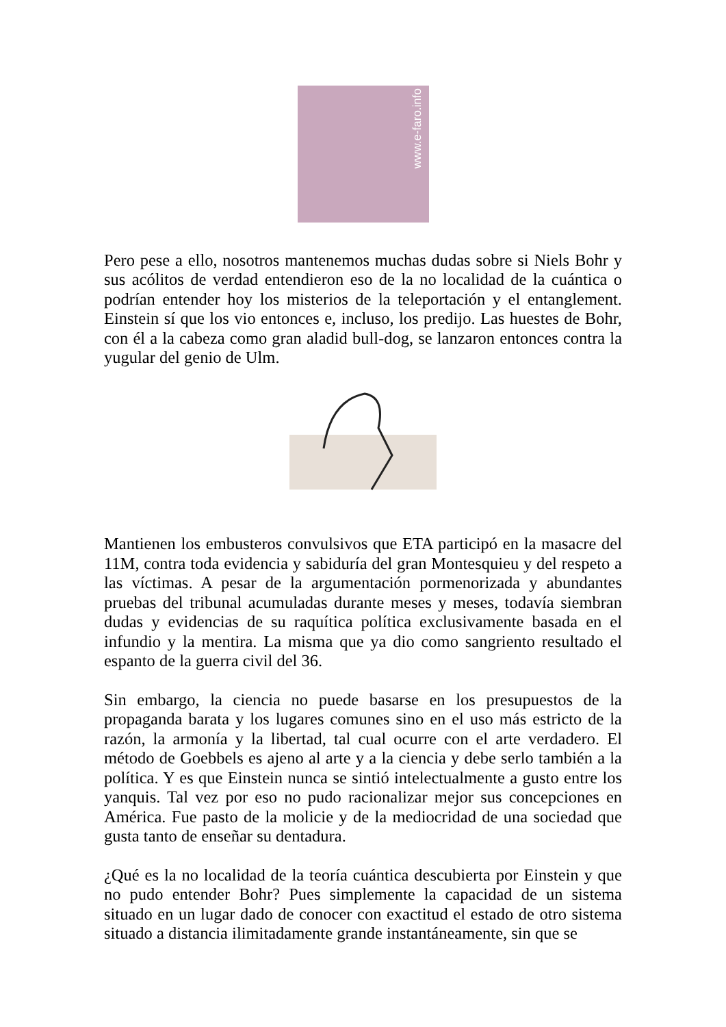www.e-faro.info
Pero pese a ello, nosotros mantenemos muchas dudas sobre si Niels Bohr y sus acólitos de verdad entendieron eso de la no localidad de la cuántica o podrían entender hoy los misterios de la teleportación y el entanglement. Einstein sí que los vio entonces e, incluso, los predijo. Las huestes de Bohr, con él a la cabeza como gran aladid bull-dog, se lanzaron entonces contra la yugular del genio de Ulm.
Mantienen los embusteros convulsivos que ETA participó en la masacre del 11M, contra toda evidencia y sabiduría del gran Montesquieu y del respeto a las víctimas. A pesar de la argumentación pormenorizada y abundantes pruebas del tribunal acumuladas durante meses y meses, todavía siembran dudas y evidencias de su raquítica política exclusivamente basada en el infundio y la mentira. La misma que ya dio como sangriento resultado el espanto de la guerra civil del 36.
Sin embargo, la ciencia no puede basarse en los presupuestos de la propaganda barata y los lugares comunes sino en el uso más estricto de la razón, la armonía y la libertad, tal cual ocurre con el arte verdadero. El método de Goebbels es ajeno al arte y a la ciencia y debe serlo también a la política. Y es que Einstein nunca se sintió intelectualmente a gusto entre los yanquis. Tal vez por eso no pudo racionalizar mejor sus concepciones en América. Fue pasto de la molicie y de la mediocridad de una sociedad que gusta tanto de enseñar su dentadura.
¿Qué es la no localidad de la teoría cuántica descubierta por Einstein y que no pudo entender Bohr? Pues simplemente la capacidad de un sistema situado en un lugar dado de conocer con exactitud el estado de otro sistema situado a distancia ilimitadamente grande instantáneamente, sin que se